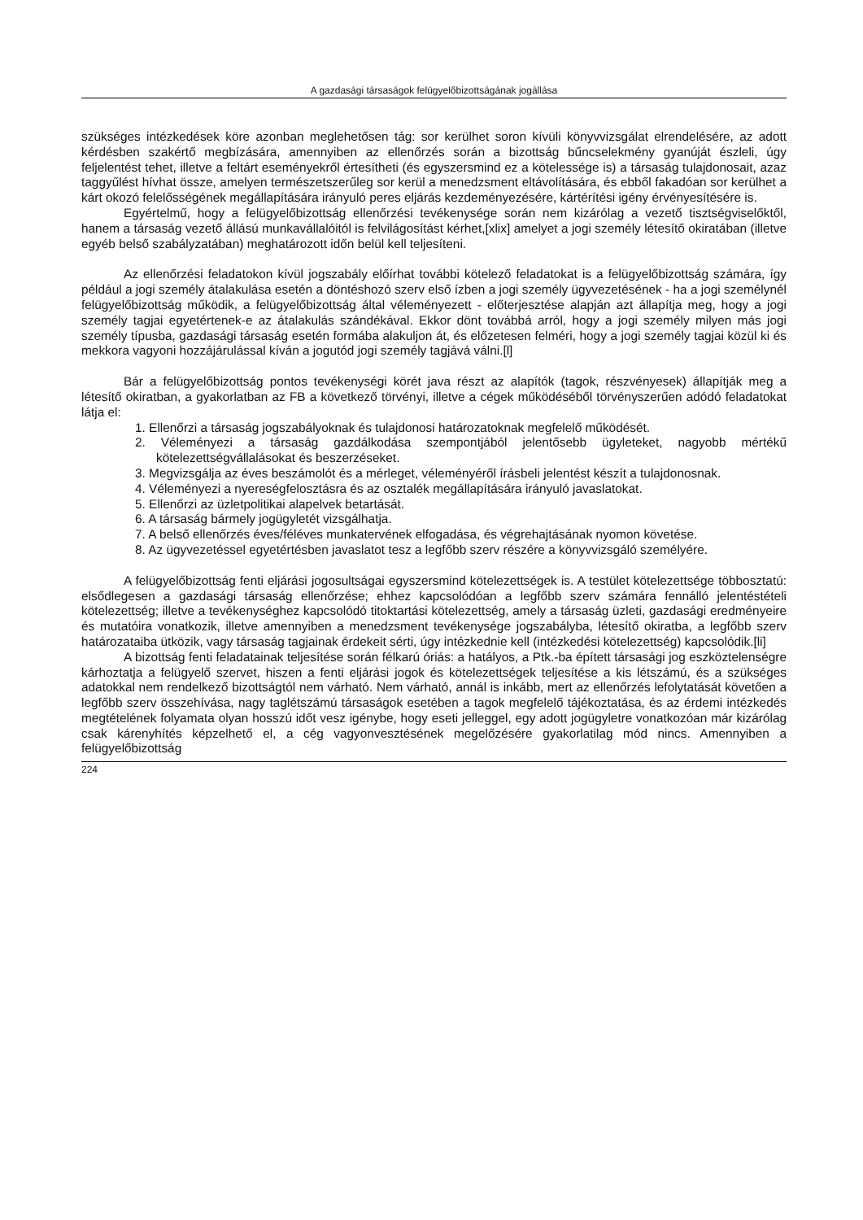A gazdasági társaságok felügyelőbizottságának jogállása
szükséges intézkedések köre azonban meglehetősen tág: sor kerülhet soron kívüli könyvvizsgálat elrendelésére, az adott kérdésben szakértő megbízására, amennyiben az ellenőrzés során a bizottság bűncselekmény gyanúját észleli, úgy feljelentést tehet, illetve a feltárt eseményekről értesítheti (és egyszersmind ez a kötelessége is) a társaság tulajdonosait, azaz taggyűlést hívhat össze, amelyen természetszerűleg sor kerül a menedzsment eltávolítására, és ebből fakadóan sor kerülhet a kárt okozó felelősségének megállapítására irányuló peres eljárás kezdeményezésére, kártérítési igény érvényesítésére is.
Egyértelmű, hogy a felügyelőbizottság ellenőrzési tevékenysége során nem kizárólag a vezető tisztségviselőktől, hanem a társaság vezető állású munkavállalóitól is felvilágosítást kérhet,[xlix] amelyet a jogi személy létesítő okiratában (illetve egyéb belső szabályzatában) meghatározott időn belül kell teljesíteni.
Az ellenőrzési feladatokon kívül jogszabály előírhat további kötelező feladatokat is a felügyelőbizottság számára, így például a jogi személy átalakulása esetén a döntéshozó szerv első ízben a jogi személy ügyvezetésének - ha a jogi személynél felügyelőbizottság működik, a felügyelőbizottság által véleményezett - előterjesztése alapján azt állapítja meg, hogy a jogi személy tagjai egyetértenek-e az átalakulás szándékával. Ekkor dönt továbbá arról, hogy a jogi személy milyen más jogi személy típusba, gazdasági társaság esetén formába alakuljon át, és előzetesen felméri, hogy a jogi személy tagjai közül ki és mekkora vagyoni hozzájárulással kíván a jogutód jogi személy tagjává válni.[l]
Bár a felügyelőbizottság pontos tevékenységi körét java részt az alapítók (tagok, részvényesek) állapítják meg a létesítő okiratban, a gyakorlatban az FB a következő törvényi, illetve a cégek működéséből törvényszerűen adódó feladatokat látja el:
1. Ellenőrzi a társaság jogszabályoknak és tulajdonosi határozatoknak megfelelő működését.
2. Véleményezi a társaság gazdálkodása szempontjából jelentősebb ügyleteket, nagyobb mértékű kötelezettségvállalásokat és beszerzéseket.
3. Megvizsgálja az éves beszámolót és a mérleget, véleményéről írásbeli jelentést készít a tulajdonosnak.
4. Véleményezi a nyereségfelosztásra és az osztalék megállapítására irányuló javaslatokat.
5. Ellenőrzi az üzletpolitikai alapelvek betartását.
6. A társaság bármely jogügyletét vizsgálhatja.
7. A belső ellenőrzés éves/féléves munkatervének elfogadása, és végrehajtásának nyomon követése.
8. Az ügyvezetéssel egyetértésben javaslatot tesz a legfőbb szerv részére a könyvvizsgáló személyére.
A felügyelőbizottság fenti eljárási jogosultságai egyszersmind kötelezettségek is. A testület kötelezettsége többosztatú: elsődlegesen a gazdasági társaság ellenőrzése; ehhez kapcsolódóan a legfőbb szerv számára fennálló jelentéstételi kötelezettség; illetve a tevékenységhez kapcsolódó titoktartási kötelezettség, amely a társaság üzleti, gazdasági eredményeire és mutatóira vonatkozik, illetve amennyiben a menedzsment tevékenysége jogszabályba, létesítő okiratba, a legfőbb szerv határozataiba ütközik, vagy társaság tagjainak érdekeit sérti, úgy intézkednie kell (intézkedési kötelezettség) kapcsolódik.[li]
A bizottság fenti feladatainak teljesítése során félkarú óriás: a hatályos, a Ptk.-ba épített társasági jog eszköztelenségre kárhoztatja a felügyelő szervet, hiszen a fenti eljárási jogok és kötelezettségek teljesítése a kis létszámú, és a szükséges adatokkal nem rendelkező bizottságtól nem várható. Nem várható, annál is inkább, mert az ellenőrzés lefolytatását követően a legfőbb szerv összehívása, nagy taglétszámú társaságok esetében a tagok megfelelő tájékoztatása, és az érdemi intézkedés megtételének folyamata olyan hosszú időt vesz igénybe, hogy eseti jelleggel, egy adott jogügyletre vonatkozóan már kizárólag csak kárenyhítés képzelhető el, a cég vagyonvesztésének megelőzésére gyakorlatilag mód nincs. Amennyiben a felügyelőbizottság
224